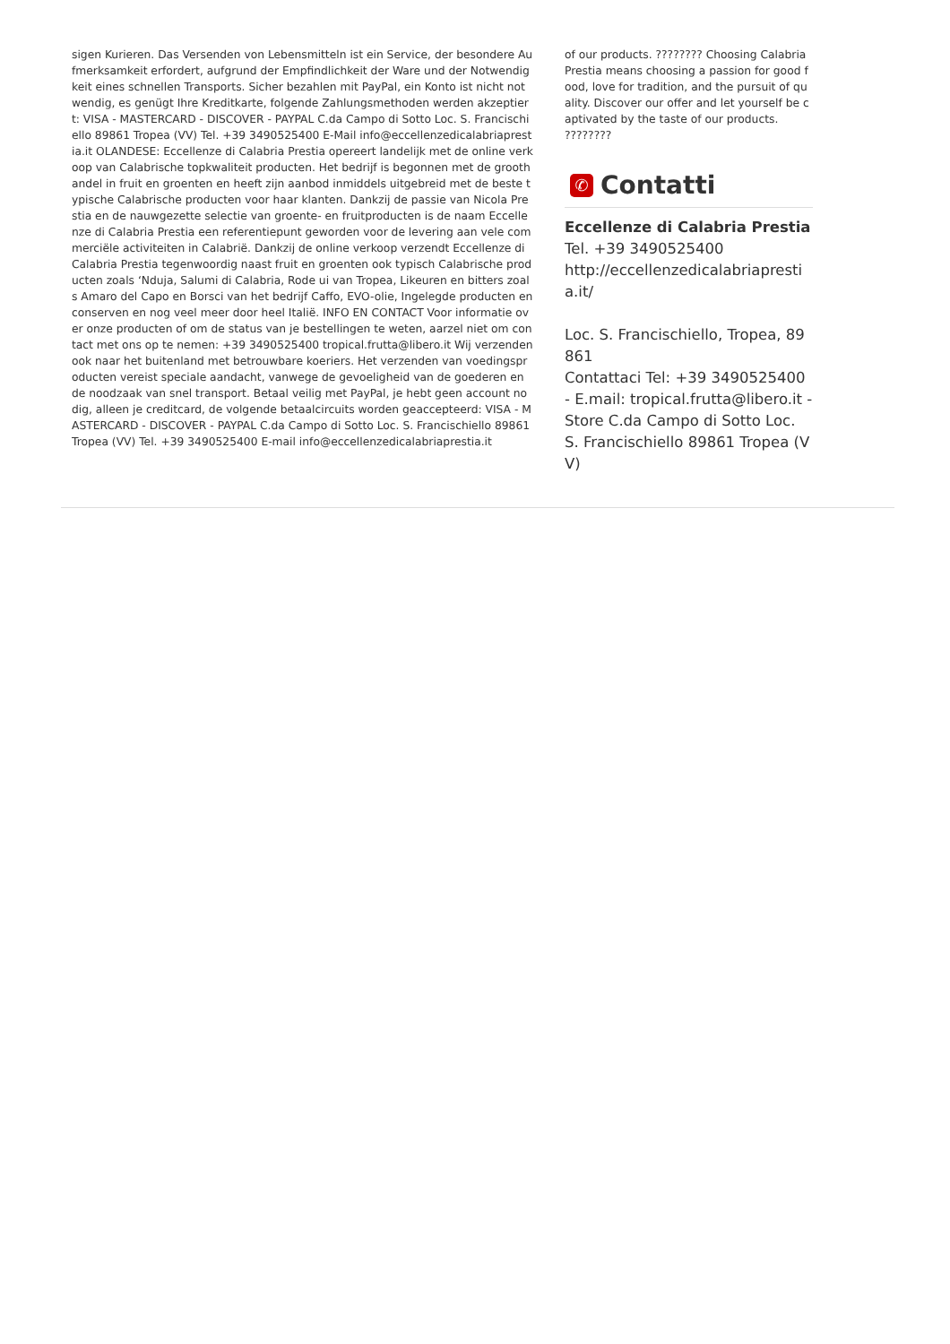sigen Kurieren. Das Versenden von Lebensmitteln ist ein Service, der besondere Aufmerksamkeit erfordert, aufgrund der Empfindlichkeit der Ware und der Notwendigkeit eines schnellen Transports. Sicher bezahlen mit PayPal, ein Konto ist nicht notwendig, es genügt Ihre Kreditkarte, folgende Zahlungsmethoden werden akzeptiert: VISA - MASTERCARD - DISCOVER - PAYPAL C.da Campo di Sotto Loc. S. Francischiello 89861 Tropea (VV) Tel. +39 3490525400 E-Mail info@eccellenzedicalabriaprestia.it OLANDESE: Eccellenze di Calabria Prestia opereert landelijk met de online verkoop van Calabrische topkwaliteit producten. Het bedrijf is begonnen met de groothandel in fruit en groenten en heeft zijn aanbod inmiddels uitgebreid met de beste typische Calabrische producten voor haar klanten. Dankzij de passie van Nicola Prestia en de nauwgezette selectie van groente- en fruitproducten is de naam Eccellenze di Calabria Prestia een referentiepunt geworden voor de levering aan vele commerciële activiteiten in Calabrië. Dankzij de online verkoop verzendt Eccellenze di Calabria Prestia tegenwoordig naast fruit en groenten ook typisch Calabrische producten zoals ‘Nduja, Salumi di Calabria, Rode ui van Tropea, Likeuren en bitters zoals Amaro del Capo en Borsci van het bedrijf Caffo, EVO-olie, Ingelegde producten en conserven en nog veel meer door heel Italië. INFO EN CONTACT Voor informatie over onze producten of om de status van je bestellingen te weten, aarzel niet om contact met ons op te nemen: +39 3490525400 tropical.frutta@libero.it Wij verzenden ook naar het buitenland met betrouwbare koeriers. Het verzenden van voedingsproducten vereist speciale aandacht, vanwege de gevoeligheid van de goederen en de noodzaak van snel transport. Betaal veilig met PayPal, je hebt geen account nodig, alleen je creditcard, de volgende betaalcircuits worden geaccepteerd: VISA - MASTERCARD - DISCOVER - PAYPAL C.da Campo di Sotto Loc. S. Francischiello 89861 Tropea (VV) Tel. +39 3490525400 E-mail info@eccellenzedicalabriaprestia.it
of our products. ???????? Choosing Calabria Prestia means choosing a passion for good food, love for tradition, and the pursuit of quality. Discover our offer and let yourself be captivated by the taste of our products. ????????
✆ Contatti
Eccellenze di Calabria Prestia
Tel. +39 3490525400
http://eccellenzedicalabriaprestia.it/
Loc. S. Francischiello, Tropea, 89861
Contattaci Tel: +39 3490525400 - E.mail: tropical.frutta@libero.it - Store C.da Campo di Sotto Loc. S. Francischiello 89861 Tropea (VV)